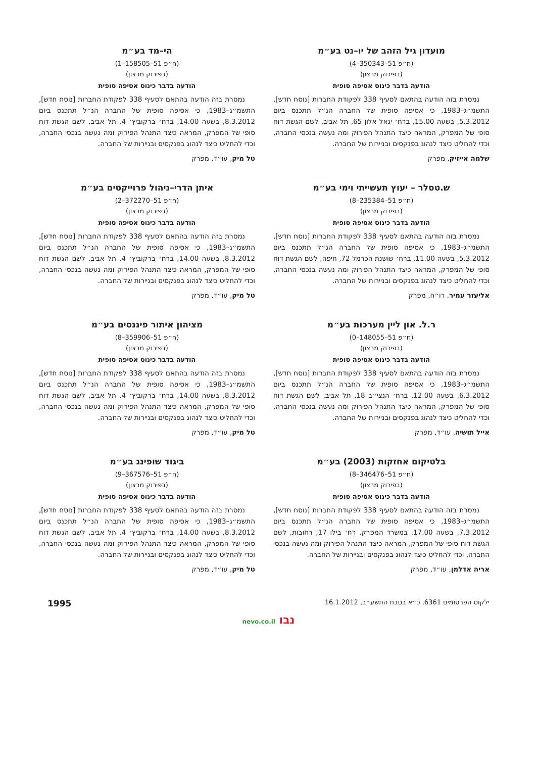מועדון גיל הזהב של יו–נט בע״מ
(ח״פ 51–350343–4)
(בפירוק מרצון)
הודעה בדבר כינוס אסיפה סופית
נמסרת בזה הודעה בהתאם לסעיף 338 לפקודת החברות [נוסח חדש], התשמ״ג–1983, כי אסיפה סופית של החברה הנ״ל תתכנס ביום 5.3.2012, בשעה 15.00, ברח׳ יגאל אלון 65, תל אביב, לשם הגשת דוח סופי של המפרק, המראה כיצד התנהל הפירוק ומה נעשה בנכסי החברה, וכדי להחליט כיצד לנהוג בפנקסים ובניירות של החברה.
שלמה אייזיק, מפרק
הי–מד בע״מ
(ח״פ 51–158505–1)
(בפירוק מרצון)
הודעה בדבר כינוס אסיפה סופית
נמסרת בזה הודעה בהתאם לסעיף 338 לפקודת החברות [נוסח חדש], התשמ״ג–1983, כי אסיפה סופית של החברה הנ״ל תתכנס ביום 8.3.2012, בשעה 14.00, ברח׳ ברקוביץ׳ 4, תל אביב, לשם הגשת דוח סופי של המפרק, המראה כיצד התנהל הפירוק ומה נעשה בנכסי החברה, וכדי להחליט כיצד לנהוג בפנקסים ובניירות של החברה.
טל מיק, עו״ד, מפרק
ש.טסלר – יעוץ תעשייתי וימי בע״מ
(ח״פ 51–235384–8)
(בפירוק מרצון)
הודעה בדבר כינוס אסיפה סופית
נמסרת בזה הודעה בהתאם לסעיף 338 לפקודת החברות [נוסח חדש], התשמ״ג–1983, כי אסיפה סופית של החברה הנ״ל תתכנס ביום 5.3.2012, בשעה 11.00, ברח׳ שושנת הכרמל 72, חיפה, לשם הגשת דוח סופי של המפרק, המראה כיצד התנהל הפירוק ומה נעשה בנכסי החברה, וכדי להחליט כיצד לנהוג בפנקסים ובניירות של החברה.
אליעזר עמיר, רו״ח, מפרק
איתן הדרי–ניהול פרוייקטים בע״מ
(ח״פ 51–372270–2)
(בפירוק מרצון)
הודעה בדבר כינוס אסיפה סופית
נמסרת בזה הודעה בהתאם לסעיף 338 לפקודת החברות [נוסח חדש], התשמ״ג–1983, כי אסיפה סופית של החברה הנ״ל תתכנס ביום 8.3.2012, בשעה 14.00, ברח׳ ברקוביץ׳ 4, תל אביב, לשם הגשת דוח סופי של המפרק, המראה כיצד התנהל הפירוק ומה נעשה בנכסי החברה, וכדי להחליט כיצד לנהוג בפנקסים ובניירות של החברה.
טל מיק, עו״ד, מפרק
ר.ל. און ליין מערכות בע״מ
(ח״פ 51–148055–0)
(בפירוק מרצון)
הודעה בדבר כינוס אסיפה סופית
נמסרת בזה הודעה בהתאם לסעיף 338 לפקודת החברות [נוסח חדש], התשמ״ג–1983, כי אסיפה סופית של החברה הנ״ל תתכנס ביום 6.3.2012, בשעה 12.00, ברח׳ הנצי״ב 18, תל אביב, לשם הגשת דוח סופי של המפרק, המראה כיצד התנהל הפירוק ומה נעשה בנכסי החברה, וכדי להחליט כיצד לנהוג בפנקסים ובניירות של החברה.
אייל תושיה, עו״ד, מפרק
מציהון איתור פיננסים בע״מ
(ח״פ 51–359906–8)
(בפירוק מרצון)
הודעה בדבר כינוס אסיפה סופית
נמסרת בזה הודעה בהתאם לסעיף 338 לפקודת החברות [נוסח חדש], התשמ״ג–1983, כי אסיפה סופית של החברה הנ״ל תתכנס ביום 8.3.2012, בשעה 14.00, ברח׳ ברקוביץ׳ 4, תל אביב, לשם הגשת דוח סופי של המפרק, המראה כיצד התנהל הפירוק ומה נעשה בנכסי החברה, וכדי להחליט כיצד לנהוג בפנקסים ובניירות של החברה.
טל מיק, עו״ד, מפרק
בלטיקום אחזקות (2003) בע״מ
(ח״פ 51–346476–8)
(בפירוק מרצון)
הודעה בדבר כינוס אסיפה סופית
נמסרת בזה הודעה בהתאם לסעיף 338 לפקודת החברות [נוסח חדש], התשמ״ג–1983, כי אסיפה סופית של החברה הנ״ל תתכנס ביום 7.3.2012, בשעה 17.00, במשרד המפרק, רח׳ בילו 17, רחובות, לשם הגשת דוח סופי של המפרק, המראה כיצד התנהל הפירוק ומה נעשה בנכסי החברה, וכדי להחליט כיצד לנהוג בפנקסים ובניירות של החברה.
אריה אדלמן, עו״ד, מפרק
ביגוד שופינג בע״מ
(ח״פ 51–367576–9)
(בפירוק מרצון)
הודעה בדבר כינוס אסיפה סופית
נמסרת בזה הודעה בהתאם לסעיף 338 לפקודת החברות [נוסח חדש], התשמ״ג–1983, כי אסיפה סופית של החברה הנ״ל תתכנס ביום 8.3.2012, בשעה 14.00, ברח׳ ברקוביץ׳ 4, תל אביב, לשם הגשת דוח סופי של המפרק, המראה כיצד התנהל הפירוק ומה נעשה בנכסי החברה, וכדי להחליט כיצד לנהוג בפנקסים ובניירות של החברה.
טל מיק, עו״ד, מפרק
ילקוט הפרסומים 6361, כ״א בטבת התשע״ב, 16.1.2012 1995
נבו nevo.co.il